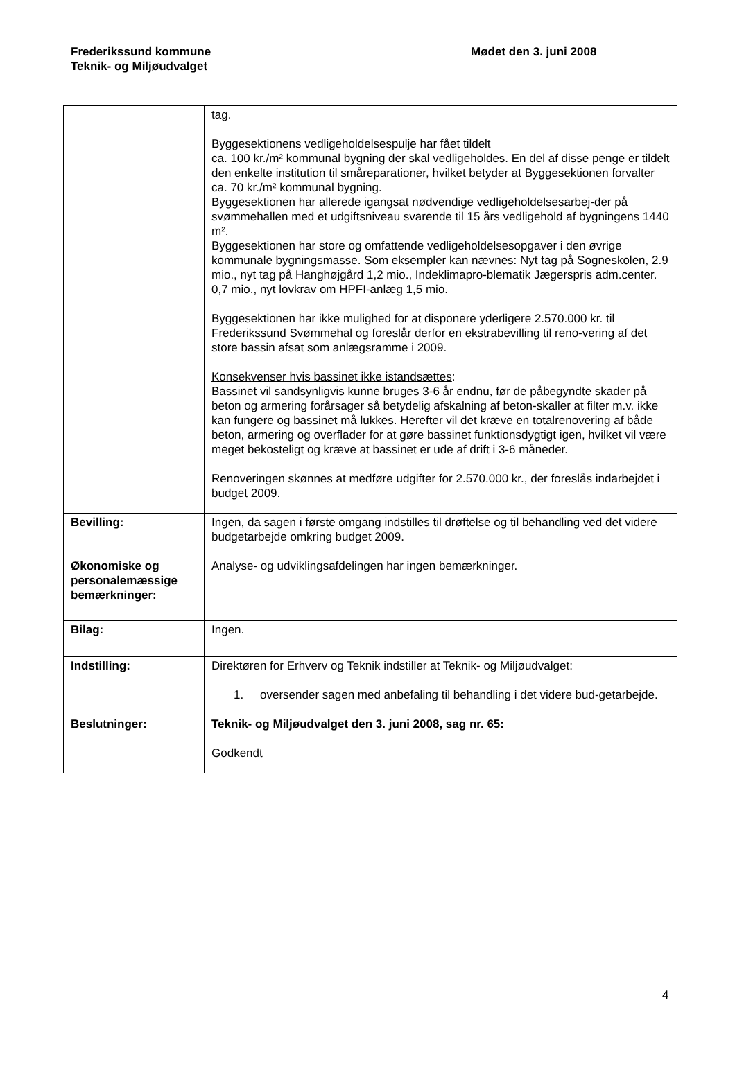Frederikssund kommune
Teknik- og Miljøudvalget
Mødet den 3. juni 2008
| | tag. Byggesektionens vedligeholdelsespulje har fået tildelt ca. 100 kr./m² kommunal bygning der skal vedligeholdes. En del af disse penge er tildelt den enkelte institution til småreparationer, hvilket betyder at Byggesektionen forvalter ca. 70 kr./m² kommunal bygning. Byggesektionen har allerede igangsat nødvendige vedligeholdelsesarbej-der på svømmehallen med et udgiftsniveau svarende til 15 års vedligehold af bygningens 1440 m². Byggesektionen har store og omfattende vedligeholdelsesopgaver i den øvrige kommunale bygningsmasse. Som eksempler kan nævnes: Nyt tag på Sogneskolen, 2.9 mio., nyt tag på Hanghøjgård 1,2 mio., Indeklimapro-blematik Jægerspris adm.center. 0,7 mio., nyt lovkrav om HPFI-anlæg 1,5 mio. Byggesektionen har ikke mulighed for at disponere yderligere 2.570.000 kr. til Frederikssund Svømmehal og foreslår derfor en ekstrabevilling til reno-vering af det store bassin afsat som anlægsramme i 2009. Konsekvenser hvis bassinet ikke istandsættes : Bassinet vil sandsynligvis kunne bruges 3-6 år endnu, før de påbegyndte skader på beton og armering forårsager så betydelig afskalning af beton-skaller at filter m.v. ikke kan fungere og bassinet må lukkes. Herefter vil det kræve en totalrenovering af både beton, armering og overflader for at gøre bassinet funktionsdygtigt igen, hvilket vil være meget bekosteligt og kræve at bassinet er ude af drift i 3-6 måneder. Renoveringen skønnes at medføre udgifter for 2.570.000 kr., der foreslås indarbejdet i budget 2009. |
| Bevilling: | Ingen, da sagen i første omgang indstilles til drøftelse og til behandling ved det videre budgetarbejde omkring budget 2009. |
| Økonomiske og personalemæssige bemærkninger: | Analyse- og udviklingsafdelingen har ingen bemærkninger. |
| Bilag: | Ingen. |
| Indstilling: | Direktøren for Erhverv og Teknik indstiller at Teknik- og Miljøudvalget: 1. oversender sagen med anbefaling til behandling i det videre bud-getarbejde. |
| Beslutninger: | Teknik- og Miljøudvalget den 3. juni 2008, sag nr. 65: Godkendt |
4